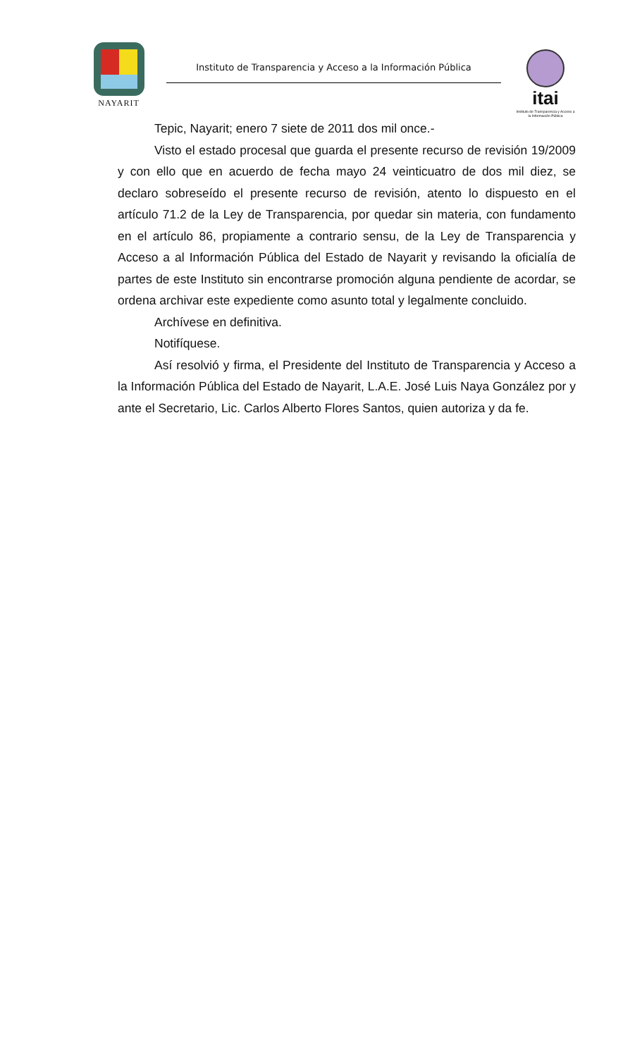NAYARIT
Instituto de Transparencia y Acceso a la Información Pública
itai
Instituto de Transparencia y Acceso a la Información Pública
Tepic, Nayarit; enero 7 siete de 2011 dos mil once.-
Visto el estado procesal que guarda el presente recurso de revisión 19/2009 y con ello que en acuerdo de fecha mayo 24 veinticuatro de dos mil diez, se declaro sobreseído el presente recurso de revisión, atento lo dispuesto en el artículo 71.2 de la Ley de Transparencia, por quedar sin materia, con fundamento en el artículo 86, propiamente a contrario sensu, de la Ley de Transparencia y Acceso a al Información Pública del Estado de Nayarit y revisando la oficialía de partes de este Instituto sin encontrarse promoción alguna pendiente de acordar, se ordena archivar este expediente como asunto total y legalmente concluido.
Archívese en definitiva.
Notifíquese.
Así resolvió y firma, el Presidente del Instituto de Transparencia y Acceso a la Información Pública del Estado de Nayarit, L.A.E. José Luis Naya González por y ante el Secretario, Lic. Carlos Alberto Flores Santos, quien autoriza y da fe.